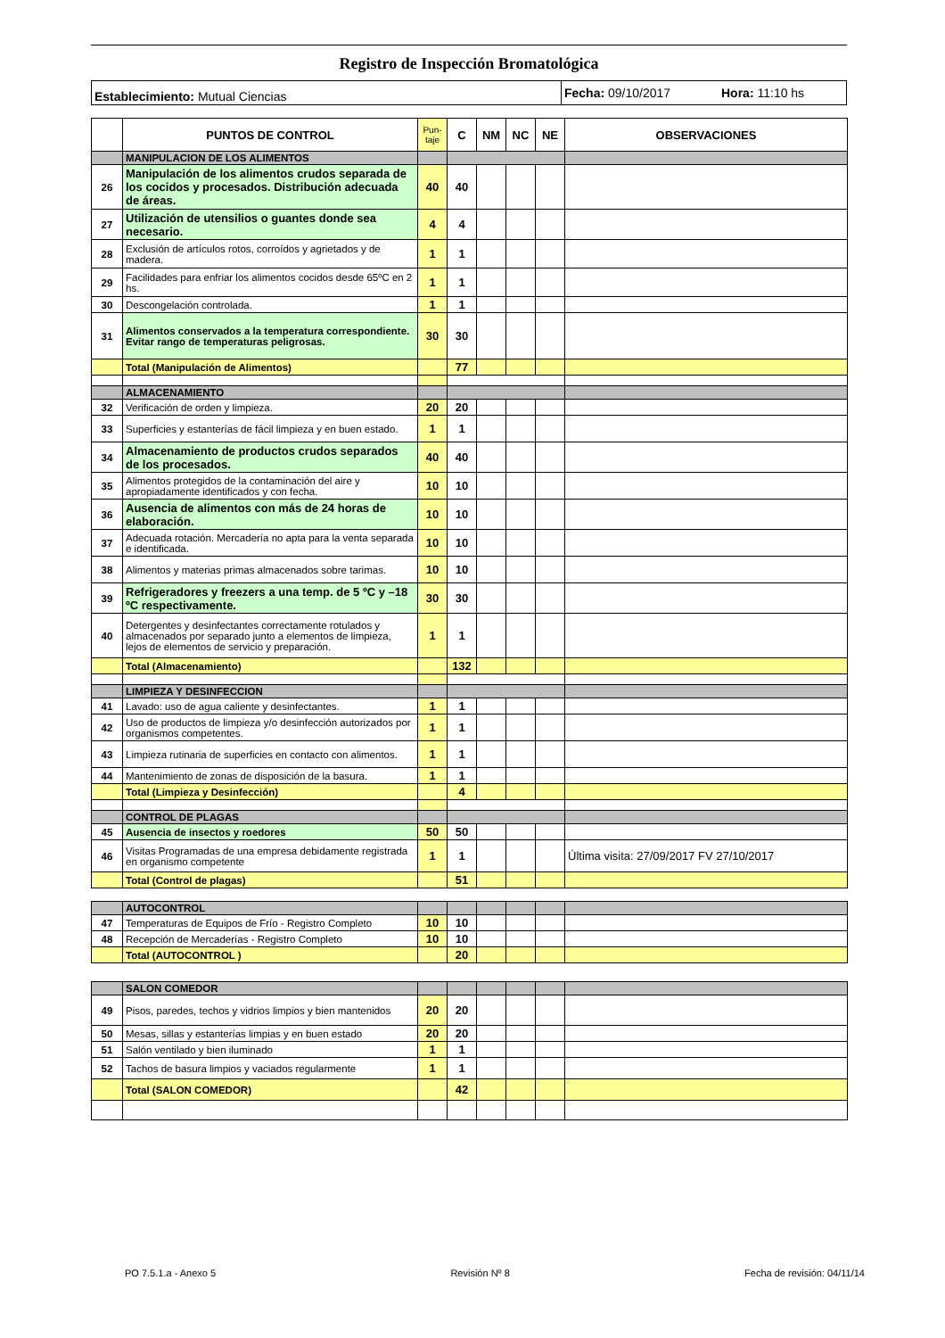Registro de Inspección Bromatológica
Establecimiento: Mutual Ciencias
Fecha: 09/10/2017 Hora: 11:10 hs
| | PUNTOS DE CONTROL | Pun- taje | C | NM | NC | NE | OBSERVACIONES |
| --- | --- | --- | --- | --- | --- | --- | --- |
| | MANIPULACION DE LOS ALIMENTOS | | | | | | |
| 26 | Manipulación de los alimentos crudos separada de los cocidos y procesados. Distribución adecuada de áreas. | 40 | 40 | | | | |
| 27 | Utilización de utensilios o guantes donde sea necesario. | 4 | 4 | | | | |
| 28 | Exclusión de artículos rotos, corroídos y agrietados y de madera. | 1 | 1 | | | | |
| 29 | Facilidades para enfriar los alimentos cocidos desde 65ºC en 2 hs. | 1 | 1 | | | | |
| 30 | Descongelación controlada. | 1 | 1 | | | | |
| 31 | Alimentos conservados a la temperatura correspondiente. Evitar rango de temperaturas peligrosas. | 30 | 30 | | | | |
| | Total (Manipulación de Alimentos) | | 77 | | | | |
| | ALMACENAMIENTO | | | | | | |
| 32 | Verificación de orden y limpieza. | 20 | 20 | | | | |
| 33 | Superficies y estanterías de fácil limpieza y en buen estado. | 1 | 1 | | | | |
| 34 | Almacenamiento de productos crudos separados de los procesados. | 40 | 40 | | | | |
| 35 | Alimentos protegidos de la contaminación del aire y apropiadamente identificados y con fecha. | 10 | 10 | | | | |
| 36 | Ausencia de alimentos con más de 24 horas de elaboración. | 10 | 10 | | | | |
| 37 | Adecuada rotación. Mercadería no apta para la venta separada e identificada. | 10 | 10 | | | | |
| 38 | Alimentos y materias primas almacenados sobre tarimas. | 10 | 10 | | | | |
| 39 | Refrigeradores y freezers a una temp. de 5 ºC y –18 ºC respectivamente. | 30 | 30 | | | | |
| 40 | Detergentes y desinfectantes correctamente rotulados y almacenados por separado junto a elementos de limpieza, lejos de elementos de servicio y preparación. | 1 | 1 | | | | |
| | Total (Almacenamiento) | | 132 | | | | |
| | LIMPIEZA Y DESINFECCION | | | | | | |
| 41 | Lavado: uso de agua caliente y desinfectantes. | 1 | 1 | | | | |
| 42 | Uso de productos de limpieza y/o desinfección autorizados por organismos competentes. | 1 | 1 | | | | |
| 43 | Limpieza rutinaria de superficies en contacto con alimentos. | 1 | 1 | | | | |
| 44 | Mantenimiento de zonas de disposición de la basura. | 1 | 1 | | | | |
| | Total (Limpieza y Desinfección) | | 4 | | | | |
| | CONTROL DE PLAGAS | | | | | | |
| 45 | Ausencia de insectos y roedores | 50 | 50 | | | | |
| 46 | Visitas Programadas de una empresa debidamente registrada en organismo competente | 1 | 1 | | | | Última visita: 27/09/2017 FV 27/10/2017 |
| | Total (Control de plagas) | | 51 | | | | |
| | AUTOCONTROL | | | | | | |
| 47 | Temperaturas de Equipos de Frío - Registro Completo | 10 | 10 | | | | |
| 48 | Recepción de Mercaderías - Registro Completo | 10 | 10 | | | | |
| | Total (AUTOCONTROL ) | | 20 | | | | |
| | SALON COMEDOR | | | | | | |
| 49 | Pisos, paredes, techos y vidrios limpios y bien mantenidos | 20 | 20 | | | | |
| 50 | Mesas, sillas y estanterías limpias y en buen estado | 20 | 20 | | | | |
| 51 | Salón ventilado y bien iluminado | 1 | 1 | | | | |
| 52 | Tachos de basura limpios y vaciados regularmente | 1 | 1 | | | | |
| | Total (SALON COMEDOR) | | 42 | | | | |
PO 7.5.1.a - Anexo 5 Revisión Nº 8 Fecha de revisión: 04/11/14